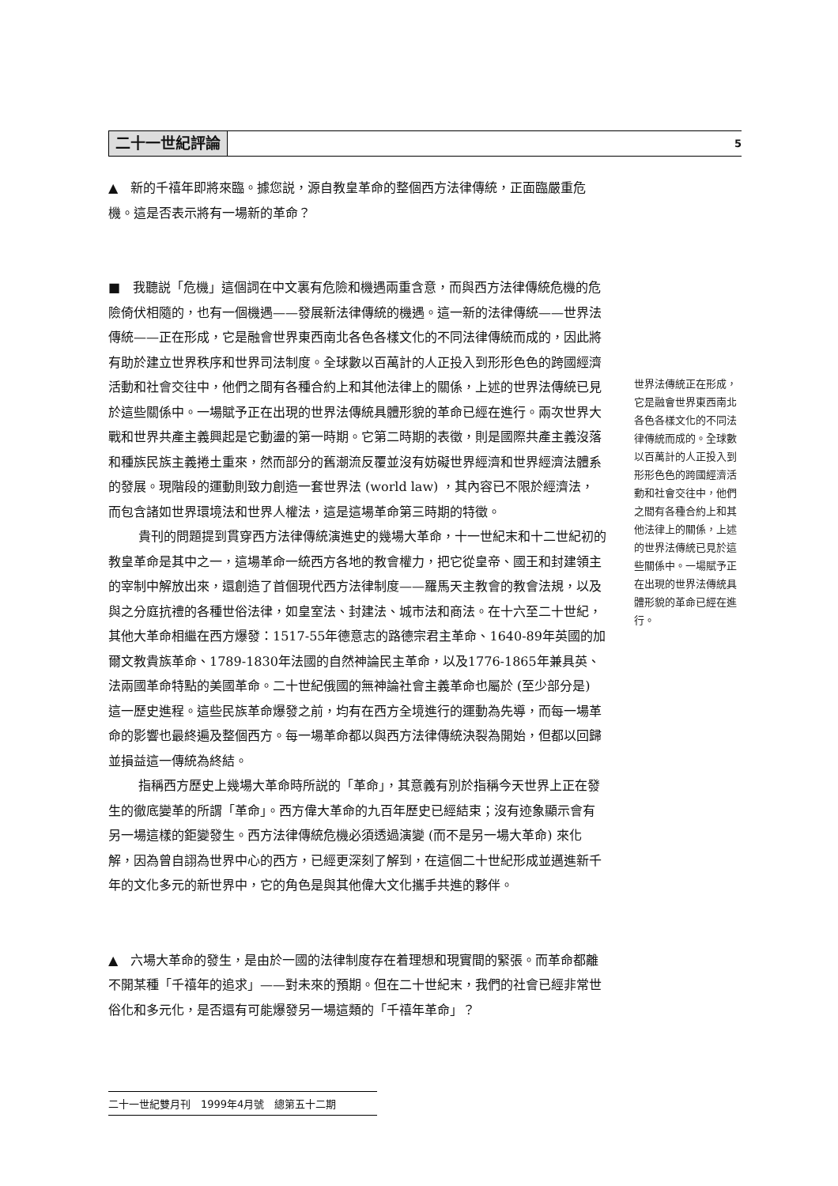二十一世紀評論 5
▲　新的千禧年即將來臨。據您説，源自教皇革命的整個西方法律傳統，正面臨嚴重危機。這是否表示將有一場新的革命？
■　我聽説「危機」這個詞在中文裏有危險和機遇兩重含意，而與西方法律傳統危機的危險倚伏相隨的，也有一個機遇——發展新法律傳統的機遇。這一新的法律傳統——世界法傳統——正在形成，它是融會世界東西南北各色各樣文化的不同法律傳統而成的，因此將有助於建立世界秩序和世界司法制度。全球數以百萬計的人正投入到形形色色的跨國經濟活動和社會交往中，他們之間有各種合約上和其他法律上的關係，上述的世界法傳統已見於這些關係中。一場賦予正在出現的世界法傳統具體形貌的革命已經在進行。兩次世界大戰和世界共產主義興起是它動盪的第一時期。它第二時期的表徵，則是國際共產主義沒落和種族民族主義捲土重來，然而部分的舊潮流反覆並沒有妨礙世界經濟和世界經濟法體系的發展。現階段的運動則致力創造一套世界法 (world law) ，其內容已不限於經濟法，而包含諸如世界環境法和世界人權法，這是這場革命第三時期的特徵。
貴刊的問題提到貫穿西方法律傳統演進史的幾場大革命，十一世紀末和十二世紀初的教皇革命是其中之一，這場革命一統西方各地的教會權力，把它從皇帝、國王和封建領主的宰制中解放出來，還創造了首個現代西方法律制度——羅馬天主教會的教會法規，以及與之分庭抗禮的各種世俗法律，如皇室法、封建法、城市法和商法。在十六至二十世紀，其他大革命相繼在西方爆發：1517-55年德意志的路德宗君主革命、1640-89年英國的加爾文教貴族革命、1789-1830年法國的自然神論民主革命，以及1776-1865年兼具英、法兩國革命特點的美國革命。二十世紀俄國的無神論社會主義革命也屬於 (至少部分是) 這一歷史進程。這些民族革命爆發之前，均有在西方全境進行的運動為先導，而每一場革命的影響也最終遍及整個西方。每一場革命都以與西方法律傳統決裂為開始，但都以回歸並損益這一傳統為終結。
指稱西方歷史上幾場大革命時所説的「革命」，其意義有別於指稱今天世界上正在發生的徹底變革的所謂「革命」。西方偉大革命的九百年歷史已經結束；沒有迹象顯示會有另一場這樣的鉅變發生。西方法律傳統危機必須透過演變 (而不是另一場大革命) 來化解，因為曾自詡為世界中心的西方，已經更深刻了解到，在這個二十世紀形成並邁進新千年的文化多元的新世界中，它的角色是與其他偉大文化攜手共進的夥伴。
▲　六場大革命的發生，是由於一國的法律制度存在着理想和現實間的緊張。而革命都離不開某種「千禧年的追求」——對未來的預期。但在二十世紀末，我們的社會已經非常世俗化和多元化，是否還有可能爆發另一場這類的「千禧年革命」？
世界法傳統正在形成，它是融會世界東西南北各色各樣文化的不同法律傳統而成的。全球數以百萬計的人正投入到形形色色的跨國經濟活動和社會交往中，他們之間有各種合約上和其他法律上的關係，上述的世界法傳統已見於這些關係中。一場賦予正在出現的世界法傳統具體形貌的革命已經在進行。
二十一世紀雙月刊　1999年4月號　總第五十二期